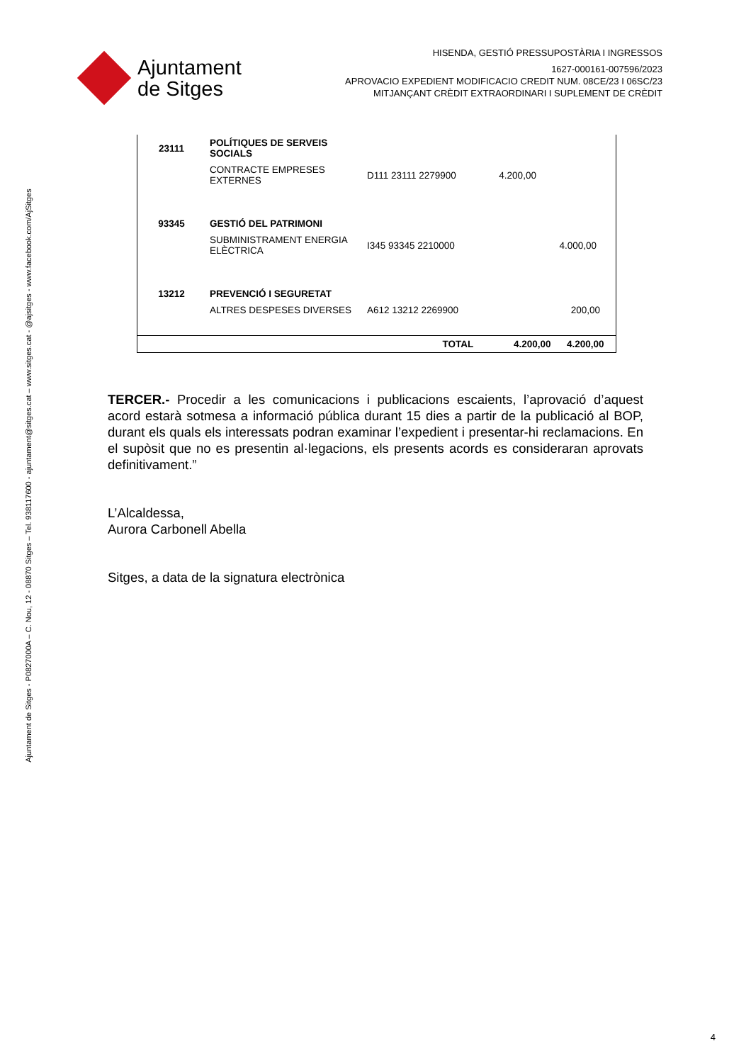Ajuntament de Sitges - P0827000A – C. Nou, 12 - 08870 Sitges – Tel. 938117600 - ajuntament@sitges.cat – www.sitges.cat - @ajsitges - www.facebook.com/AjSitges
Ajuntament
de Sitges
HISENDA, GESTIÓ PRESSUPOSTÀRIA I INGRESSOS
1627-000161-007596/2023
APROVACIO EXPEDIENT MODIFICACIO CREDIT NUM. 08CE/23 I 06SC/23
MITJANÇANT CRÈDIT EXTRAORDINARI I SUPLEMENT DE CRÈDIT
| 23111 | POLÍTIQUES DE SERVEIS SOCIALS | | | |
| | CONTRACTE EMPRESES EXTERNES | D111 23111 2279900 | 4.200,00 | |
| 93345 | GESTIÓ DEL PATRIMONI | | | |
| | SUBMINISTRAMENT ENERGIA ELÈCTRICA | I345 93345 2210000 | | 4.000,00 |
| 13212 | PREVENCIÓ I SEGURETAT | | | |
| | ALTRES DESPESES DIVERSES | A612 13212 2269900 | | 200,00 |
| | | TOTAL | 4.200,00 | 4.200,00 |
TERCER.- Procedir a les comunicacions i publicacions escaients, l’aprovació d’aquest acord estarà sotmesa a informació pública durant 15 dies a partir de la publicació al BOP, durant els quals els interessats podran examinar l’expedient i presentar-hi reclamacions. En el supòsit que no es presentin al·legacions, els presents acords es consideraran aprovats definitivament.”
L’Alcaldessa,
Aurora Carbonell Abella
Sitges, a data de la signatura electrònica
4